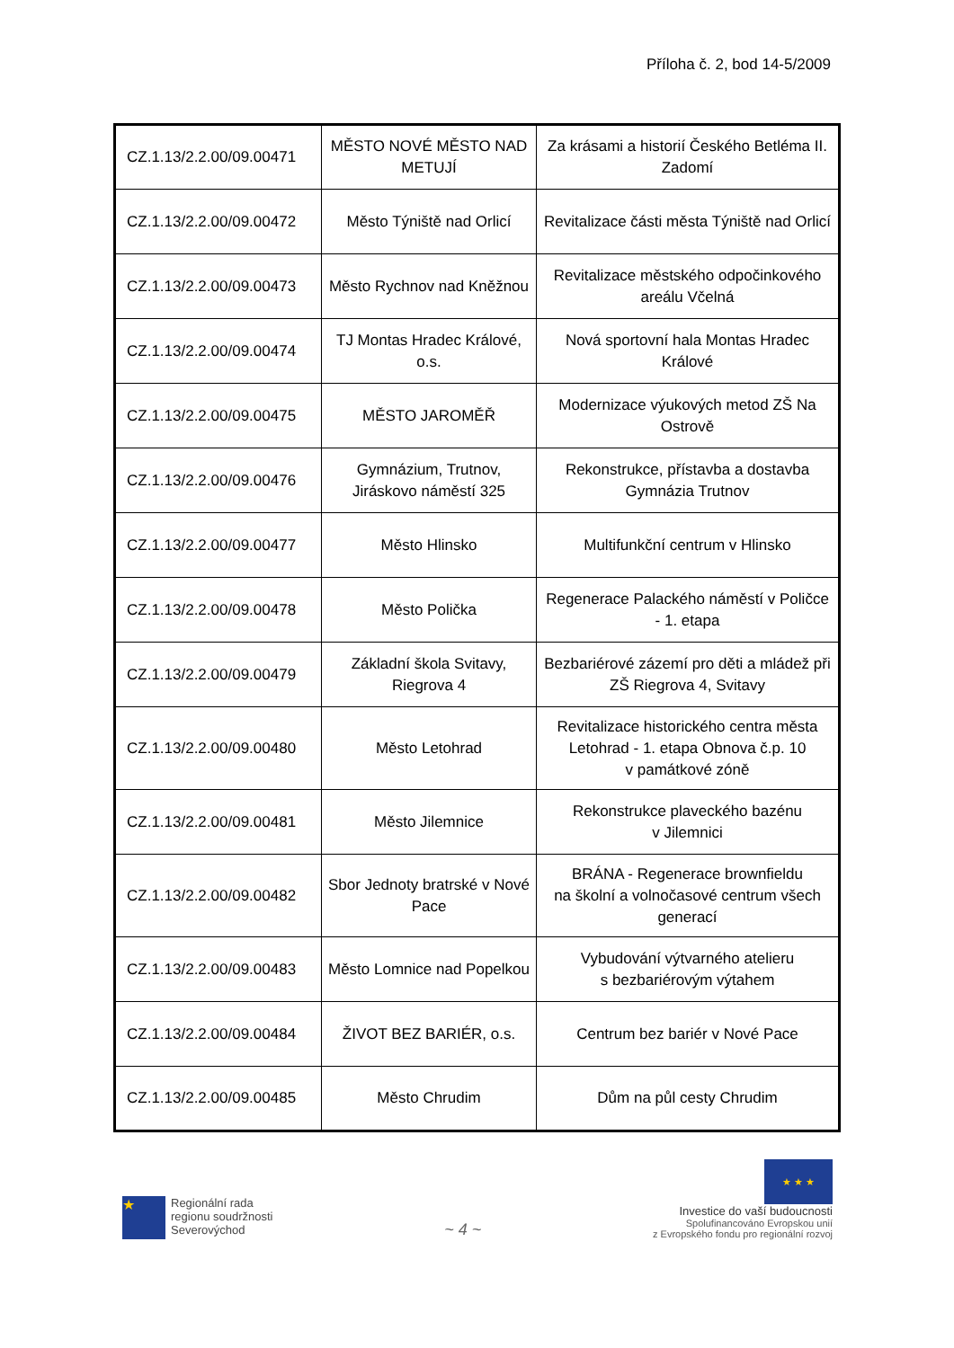Příloha č. 2, bod 14-5/2009
| CZ.1.13/2.2.00/09.00471 | MĚSTO NOVÉ MĚSTO NAD METUJÍ | Za krásami a historií Českého Betléma II. Zadomí |
| CZ.1.13/2.2.00/09.00472 | Město Týniště nad Orlicí | Revitalizace části města Týniště nad Orlicí |
| CZ.1.13/2.2.00/09.00473 | Město Rychnov nad Kněžnou | Revitalizace městského odpočinkového areálu Včelná |
| CZ.1.13/2.2.00/09.00474 | TJ Montas Hradec Králové, o.s. | Nová sportovní hala Montas Hradec Králové |
| CZ.1.13/2.2.00/09.00475 | MĚSTO JAROMĚŘ | Modernizace výukových metod ZŠ Na Ostrově |
| CZ.1.13/2.2.00/09.00476 | Gymnázium, Trutnov, Jiráskovo náměstí 325 | Rekonstrukce, přístavba a dostavba Gymnázia Trutnov |
| CZ.1.13/2.2.00/09.00477 | Město Hlinsko | Multifunkční centrum v Hlinsko |
| CZ.1.13/2.2.00/09.00478 | Město Polička | Regenerace Palackého náměstí v Poličce - 1. etapa |
| CZ.1.13/2.2.00/09.00479 | Základní škola Svitavy, Riegrova 4 | Bezbariérové zázemí pro děti a mládež při ZŠ Riegrova 4, Svitavy |
| CZ.1.13/2.2.00/09.00480 | Město Letohrad | Revitalizace historického centra města Letohrad - 1. etapa Obnova č.p. 10 v památkové zóně |
| CZ.1.13/2.2.00/09.00481 | Město Jilemnice | Rekonstrukce plaveckého bazénu v Jilemnici |
| CZ.1.13/2.2.00/09.00482 | Sbor Jednoty bratrské v Nové Pace | BRÁNA - Regenerace brownfieldu na školní a volnočasové centrum všech generací |
| CZ.1.13/2.2.00/09.00483 | Město Lomnice nad Popelkou | Vybudování výtvarného atelieru s bezbariérovým výtahem |
| CZ.1.13/2.2.00/09.00484 | ŽIVOT BEZ BARIÉR, o.s. | Centrum bez bariér v Nové Pace |
| CZ.1.13/2.2.00/09.00485 | Město Chrudim | Dům na půl cesty Chrudim |
★
Regionální rada
regionu soudržnosti
Severovýchod
~ 4 ~
★ ★ ★
Investice do vaší budoucnosti
Spolufinancováno Evropskou unií
z Evropského fondu pro regionální rozvoj